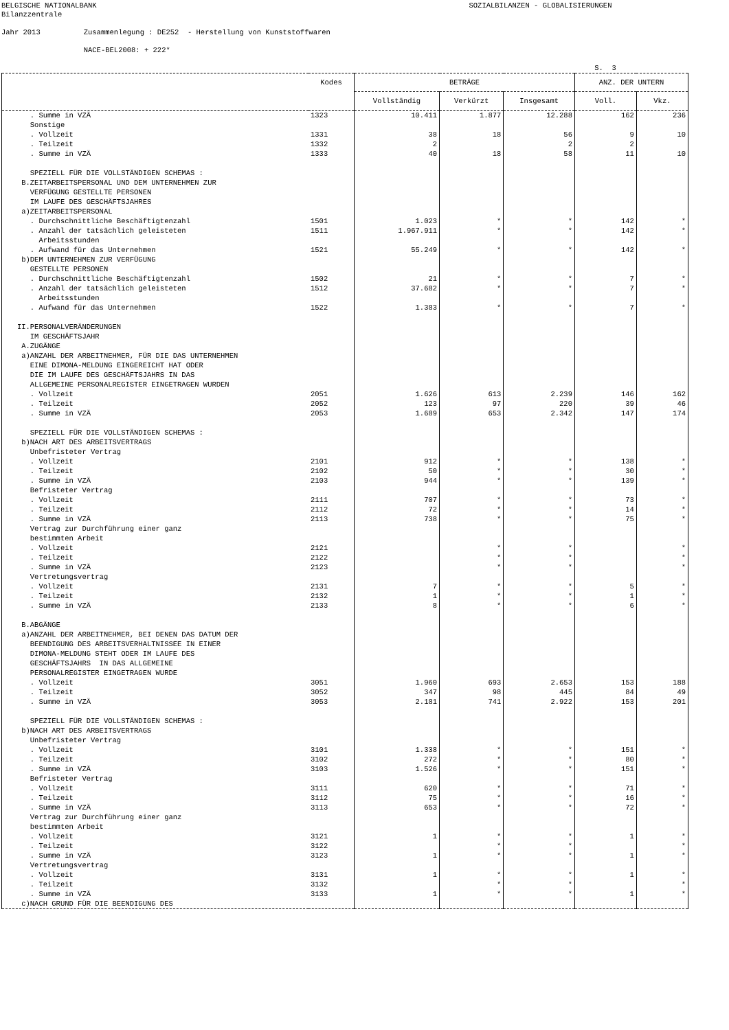BELGISCHE NATIONALBANK SOZIALBILANZEN - GLOBALISIERUNGEN Bilanzzentrale Jahr 2013 Zusammenlegung : DE252 - Herstellung von Kunststoffwaren NACE-BEL2008: + 222* S. 3
| | Kodes | BETRÄGE | | | ANZ. DER UNTERN | |
| --- | --- | --- | --- | --- | --- | --- |
| | | Vollständig | Verkürzt | Insgesamt | Voll. | Vkz. |
| . Summe in VZÄ | 1323 | 10.411 | 1.877 | 12.288 | 162 | 236 |
| Sonstige | | | | | | |
| . Vollzeit | 1331 | 38 | 18 | 56 | 9 | 10 |
| . Teilzeit | 1332 | 2 | | 2 | 2 | |
| . Summe in VZÄ | 1333 | 40 | 18 | 58 | 11 | 10 |
| SPEZIELL FÜR DIE VOLLSTÄNDIGEN SCHEMAS : | | | | | | |
| B.ZEITARBEITSPERSONAL UND DEM UNTERNEHMEN ZUR VERFÜGUNG GESTELLTE PERSONEN IM LAUFE DES GESCHÄFTSJAHRES | | | | | | |
| a)ZEITARBEITSPERSONAL | | | | | | |
| . Durchschnittliche Beschäftigtenzahl | 1501 | 1.023 | * | * | 142 | * |
| . Anzahl der tatsächlich geleisteten Arbeitsstunden | 1511 | 1.967.911 | * | * | 142 | * |
| . Aufwand für das Unternehmen | 1521 | 55.249 | * | * | 142 | * |
| b)DEM UNTERNEHMEN ZUR VERFÜGUNG GESTELLTE PERSONEN | | | | | | |
| . Durchschnittliche Beschäftigtenzahl | 1502 | 21 | * | * | 7 | * |
| . Anzahl der tatsächlich geleisteten Arbeitsstunden | 1512 | 37.682 | * | * | 7 | * |
| . Aufwand für das Unternehmen | 1522 | 1.383 | * | * | 7 | * |
| II.PERSONALVERÄNDERUNGEN IM GESCHÄFTSJAHR A.ZUGÄNGE a)ANZAHL DER ARBEITNEHMER, FÜR DIE DAS UNTERNEHMEN EINE DIMONA-MELDUNG EINGEREICHT HAT ODER DIE IM LAUFE DES GESCHÄFTSJAHRS IN DAS ALLGEMEINE PERSONALREGISTER EINGETRAGEN WURDEN | | | | | | |
| . Vollzeit | 2051 | 1.626 | 613 | 2.239 | 146 | 162 |
| . Teilzeit | 2052 | 123 | 97 | 220 | 39 | 46 |
| . Summe in VZÄ | 2053 | 1.689 | 653 | 2.342 | 147 | 174 |
| SPEZIELL FÜR DIE VOLLSTÄNDIGEN SCHEMAS : b)NACH ART DES ARBEITSVERTRAGS Unbefristeter Vertrag | | | | | | |
| . Vollzeit | 2101 | 912 | * | * | 138 | * |
| . Teilzeit | 2102 | 50 | * | * | 30 | * |
| . Summe in VZÄ | 2103 | 944 | * | * | 139 | * |
| Befristeter Vertrag | | | | | | |
| . Vollzeit | 2111 | 707 | * | * | 73 | * |
| . Teilzeit | 2112 | 72 | * | * | 14 | * |
| . Summe in VZÄ | 2113 | 738 | * | * | 75 | * |
| Vertrag zur Durchführung einer ganz bestimmten Arbeit | | | | | | |
| . Vollzeit | 2121 | | * | * | | * |
| . Teilzeit | 2122 | | * | * | | * |
| . Summe in VZÄ | 2123 | | * | * | | * |
| Vertretungsvertrag | | | | | | |
| . Vollzeit | 2131 | 7 | * | * | 5 | * |
| . Teilzeit | 2132 | 1 | * | * | 1 | * |
| . Summe in VZÄ | 2133 | 8 | * | * | 6 | * |
| B.ABGÄNGE a)ANZAHL DER ARBEITNEHMER, BEI DENEN DAS DATUM DER BEENDIGUNG DES ARBEITSVERHALTNISSEE IN EINER DIMONA-MELDUNG STEHT ODER IM LAUFE DES GESCHÄFTSJAHRS IN DAS ALLGEMEINE PERSONALREGISTER EINGETRAGEN WURDE | | | | | | |
| . Vollzeit | 3051 | 1.960 | 693 | 2.653 | 153 | 188 |
| . Teilzeit | 3052 | 347 | 98 | 445 | 84 | 49 |
| . Summe in VZÄ | 3053 | 2.181 | 741 | 2.922 | 153 | 201 |
| SPEZIELL FÜR DIE VOLLSTÄNDIGEN SCHEMAS : b)NACH ART DES ARBEITSVERTRAGS Unbefristeter Vertrag | | | | | | |
| . Vollzeit | 3101 | 1.338 | * | * | 151 | * |
| . Teilzeit | 3102 | 272 | * | * | 80 | * |
| . Summe in VZÄ | 3103 | 1.526 | * | * | 151 | * |
| Befristeter Vertrag | | | | | | |
| . Vollzeit | 3111 | 620 | * | * | 71 | * |
| . Teilzeit | 3112 | 75 | * | * | 16 | * |
| . Summe in VZÄ | 3113 | 653 | * | * | 72 | * |
| Vertrag zur Durchführung einer ganz bestimmten Arbeit | | | | | | |
| . Vollzeit | 3121 | 1 | * | * | 1 | * |
| . Teilzeit | 3122 | | * | * | | * |
| . Summe in VZÄ | 3123 | 1 | * | * | 1 | * |
| Vertretungsvertrag | | | | | | |
| . Vollzeit | 3131 | 1 | * | * | 1 | * |
| . Teilzeit | 3132 | | * | * | | * |
| . Summe in VZÄ | 3133 | 1 | * | * | 1 | * |
| c)NACH GRUND FÜR DIE BEENDIGUNG DES | | | | | | |